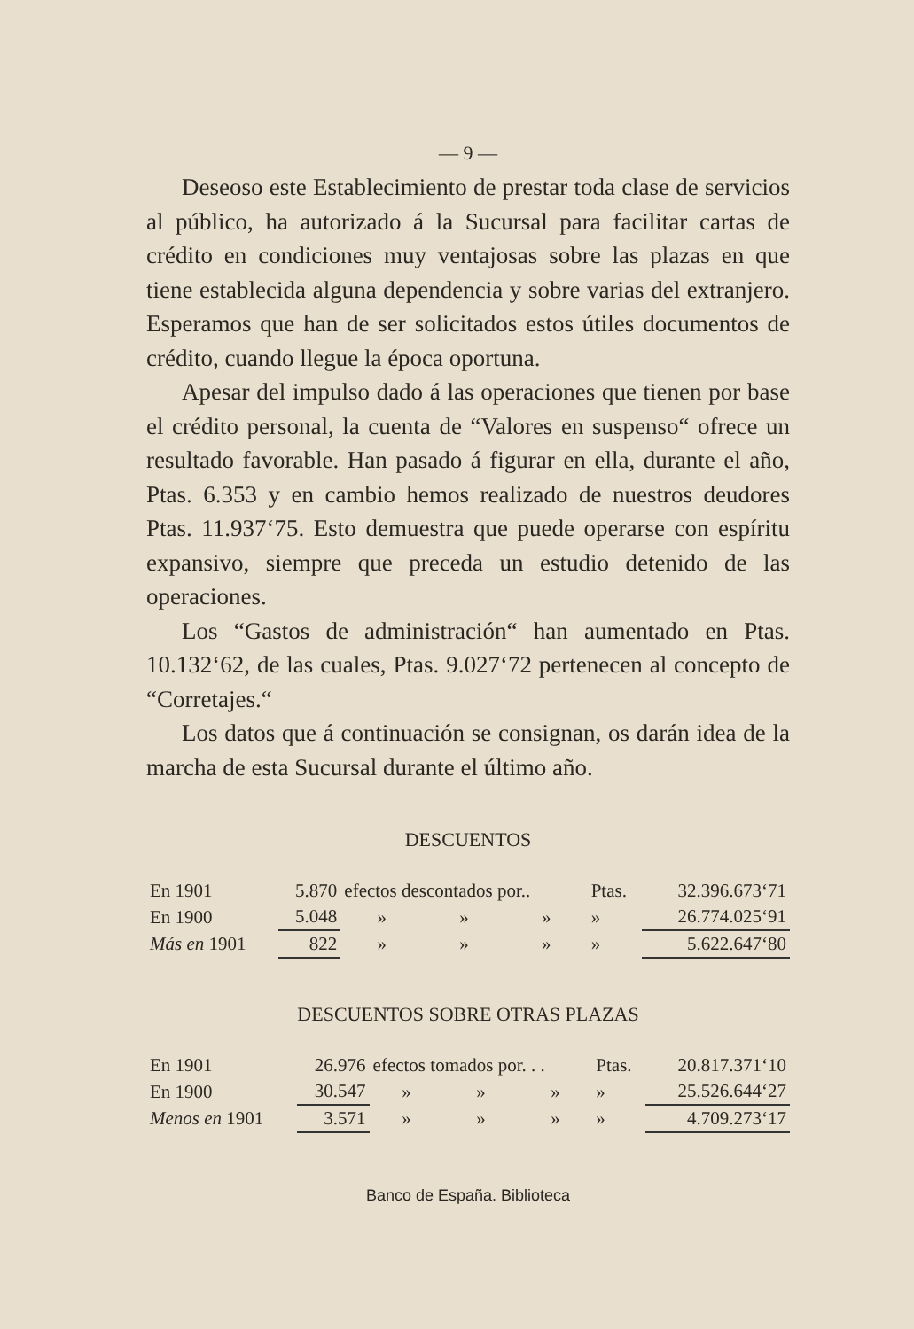— 9 —
Deseoso este Establecimiento de prestar toda clase de servicios al público, ha autorizado á la Sucursal para facilitar cartas de crédito en condiciones muy ventajosas sobre las plazas en que tiene establecida alguna dependencia y sobre varias del extranjero. Esperamos que han de ser solicitados estos útiles documentos de crédito, cuando llegue la época oportuna.
Apesar del impulso dado á las operaciones que tienen por base el crédito personal, la cuenta de “Valores en suspenso“ ofrece un resultado favorable. Han pasado á figurar en ella, durante el año, Ptas. 6.353 y en cambio hemos realizado de nuestros deudores Ptas. 11.937‘75. Esto demuestra que puede operarse con espíritu expansivo, siempre que preceda un estudio detenido de las operaciones.
Los “Gastos de administración“ han aumentado en Ptas. 10.132‘62, de las cuales, Ptas. 9.027‘72 pertenecen al concepto de “Corretajes.“
Los datos que á continuación se consignan, os darán idea de la marcha de esta Sucursal durante el último año.
DESCUENTOS
| En 1901 | 5.870 | efectos descontados por.. | | | Ptas. | 32.396.673‘71 |
| En 1900 | 5.048 | » | » | » | » | 26.774.025‘91 |
| Más en 1901 | 822 | » | » | » | » | 5.622.647‘80 |
DESCUENTOS SOBRE OTRAS PLAZAS
| En 1901 | 26.976 | efectos tomados por. . . | | | Ptas. | 20.817.371‘10 |
| En 1900 | 30.547 | » | » | » | » | 25.526.644‘27 |
| Menos en 1901 | 3.571 | » | » | » | » | 4.709.273‘17 |
Banco de España. Biblioteca